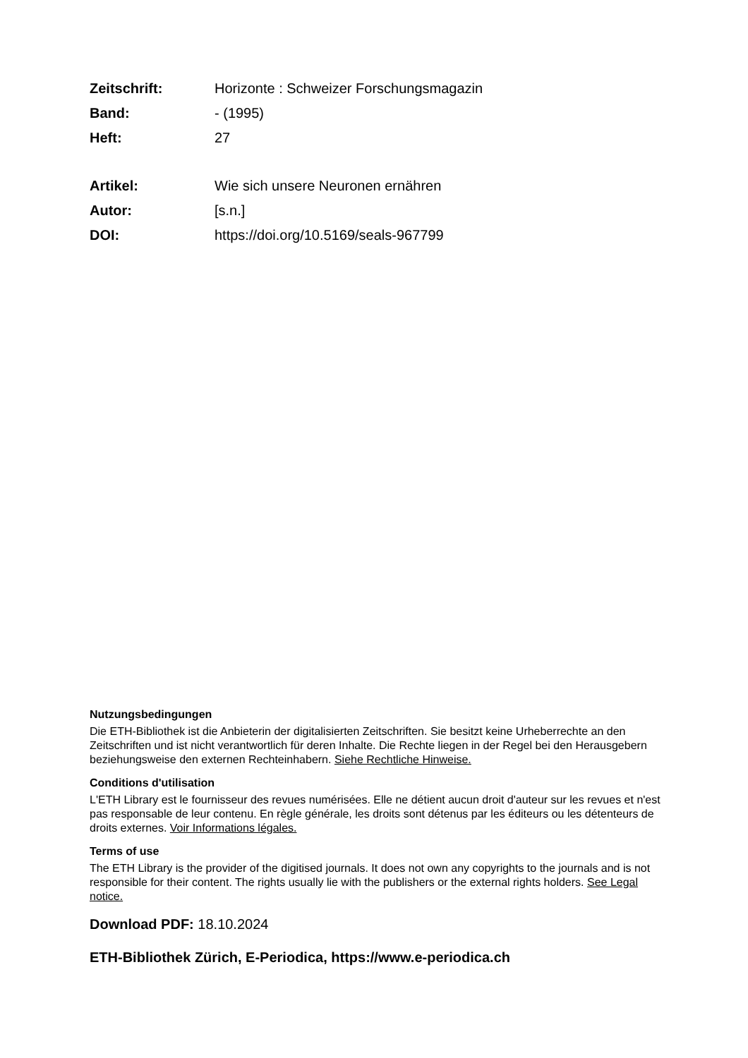Zeitschrift: Horizonte : Schweizer Forschungsmagazin
Band: - (1995)
Heft: 27
Artikel: Wie sich unsere Neuronen ernähren
Autor: [s.n.]
DOI: https://doi.org/10.5169/seals-967799
Nutzungsbedingungen
Die ETH-Bibliothek ist die Anbieterin der digitalisierten Zeitschriften. Sie besitzt keine Urheberrechte an den Zeitschriften und ist nicht verantwortlich für deren Inhalte. Die Rechte liegen in der Regel bei den Herausgebern beziehungsweise den externen Rechteinhabern. Siehe Rechtliche Hinweise.
Conditions d'utilisation
L'ETH Library est le fournisseur des revues numérisées. Elle ne détient aucun droit d'auteur sur les revues et n'est pas responsable de leur contenu. En règle générale, les droits sont détenus par les éditeurs ou les détenteurs de droits externes. Voir Informations légales.
Terms of use
The ETH Library is the provider of the digitised journals. It does not own any copyrights to the journals and is not responsible for their content. The rights usually lie with the publishers or the external rights holders. See Legal notice.
Download PDF: 18.10.2024
ETH-Bibliothek Zürich, E-Periodica, https://www.e-periodica.ch